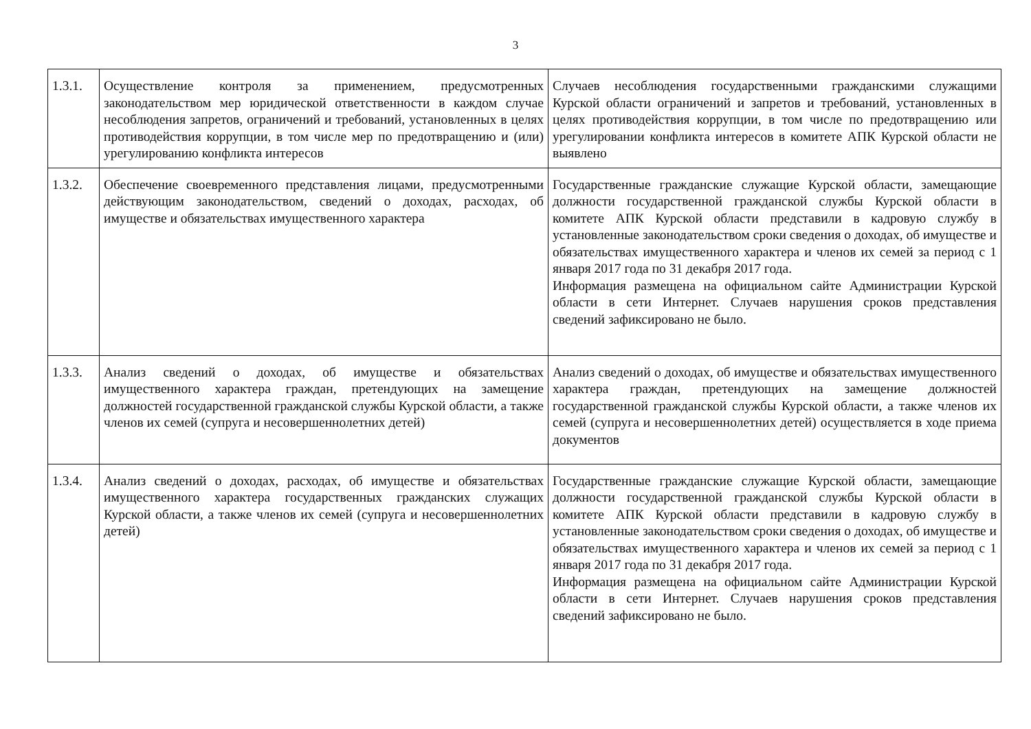3
| 1.3.1. | Осуществление контроля за применением, предусмотренных законодательством мер юридической ответственности в каждом случае несоблюдения запретов, ограничений и требований, установленных в целях противодействия коррупции, в том числе мер по предотвращению и (или) урегулированию конфликта интересов | Случаев несоблюдения государственными гражданскими служащими Курской области ограничений и запретов и требований, установленных в целях противодействия коррупции, в том числе по предотвращению или урегулировании конфликта интересов в комитете АПК Курской области не выявлено |
| 1.3.2. | Обеспечение своевременного представления лицами, предусмотренными действующим законодательством, сведений о доходах, расходах, об имуществе и обязательствах имущественного характера | Государственные гражданские служащие Курской области, замещающие должности государственной гражданской службы Курской области в комитете АПК Курской области представили в кадровую службу в установленные законодательством сроки сведения о доходах, об имуществе и обязательствах имущественного характера и членов их семей за период с 1 января 2017 года по 31 декабря 2017 года. Информация размещена на официальном сайте Администрации Курской области в сети Интернет. Случаев нарушения сроков представления сведений зафиксировано не было. |
| 1.3.3. | Анализ сведений о доходах, об имуществе и обязательствах имущественного характера граждан, претендующих на замещение должностей государственной гражданской службы Курской области, а также членов их семей (супруга и несовершеннолетних детей) | Анализ сведений о доходах, об имуществе и обязательствах имущественного характера граждан, претендующих на замещение должностей государственной гражданской службы Курской области, а также членов их семей (супруга и несовершеннолетних детей) осуществляется в ходе приема документов |
| 1.3.4. | Анализ сведений о доходах, расходах, об имуществе и обязательствах имущественного характера государственных гражданских служащих Курской области, а также членов их семей (супруга и несовершеннолетних детей) | Государственные гражданские служащие Курской области, замещающие должности государственной гражданской службы Курской области в комитете АПК Курской области представили в кадровую службу в установленные законодательством сроки сведения о доходах, об имуществе и обязательствах имущественного характера и членов их семей за период с 1 января 2017 года по 31 декабря 2017 года. Информация размещена на официальном сайте Администрации Курской области в сети Интернет. Случаев нарушения сроков представления сведений зафиксировано не было. |